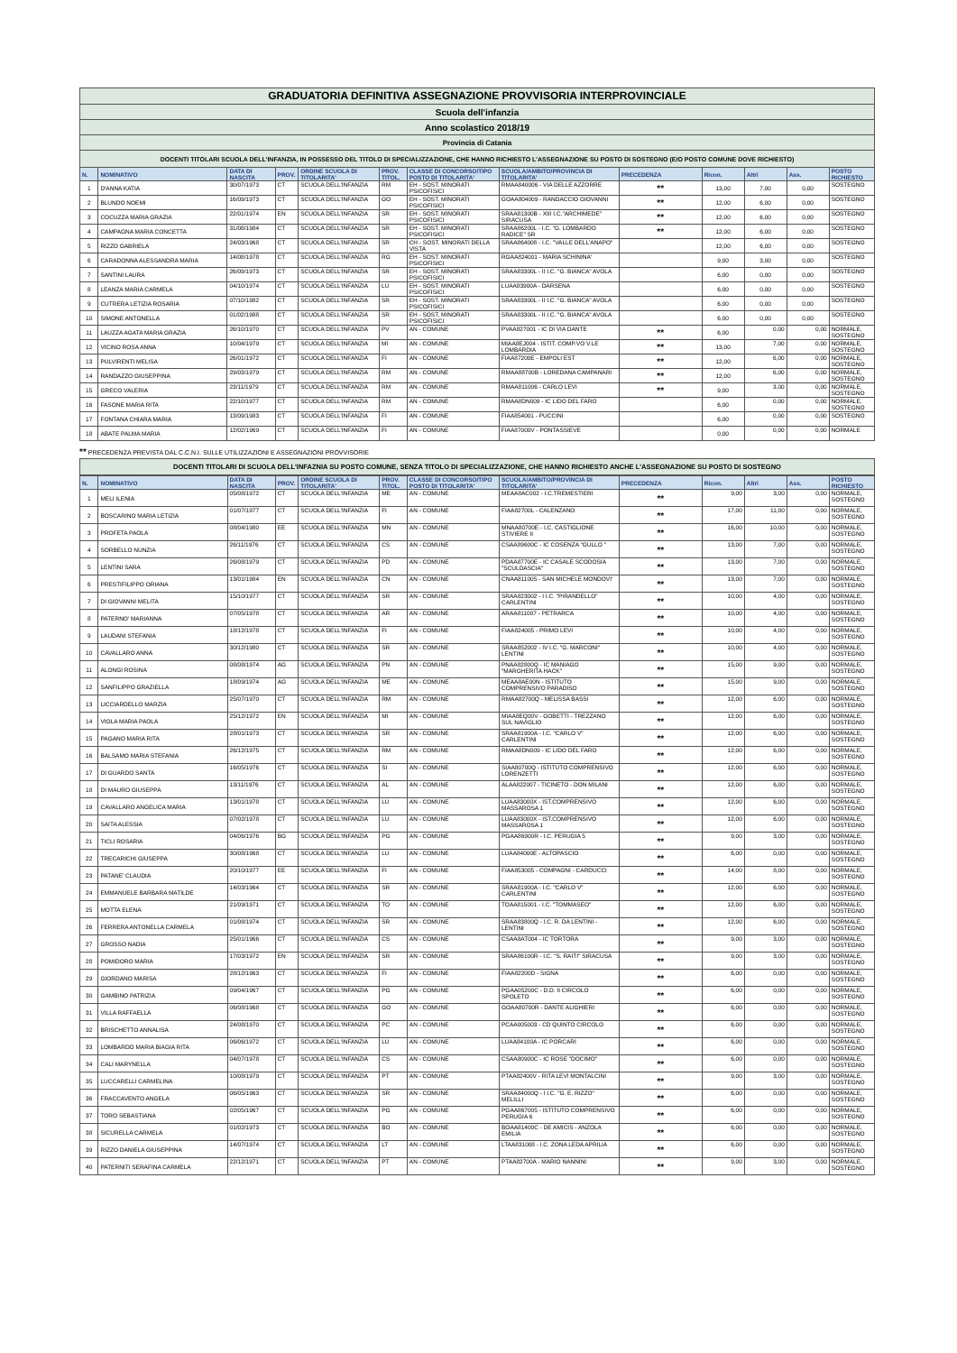| GRADUATORIA DEFINITIVA ASSEGNAZIONE PROVVISORIA INTERPROVINCIALE | | | | | | | | | | | | |
| Scuola dell'infanzia | | | | | | | | | | | | |
| Anno scolastico 2018/19 | | | | | | | | | | | | |
| Provincia di Catania | | | | | | | | | | | | |
| DOCENTI TITOLARI SCUOLA DELL'INFANZIA, IN POSSESSO DEL TITOLO DI SPECIALIZZAZIONE, CHE HANNO RICHIESTO L'ASSEGNAZIONE SU POSTO DI SOSTEGNO (E/O POSTO COMUNE DOVE RICHIESTO) | | | | | | | | | | | | |
| N. | NOMINATIVO | DATA DI NASCITA | PROV. | ORDINE SCUOLA DI TITOLARITA' | PROV. TITOL. | CLASSE DI CONCORSO/TIPO POSTO DI TITOLARITA' | SCUOLA/AMBITO/PROVINCIA DI TITOLARITA' | PRECEDENZA | Ricon. | Altri | Ass. | POSTO RICHIESTO |
| 1 | D'ANNA KATIA | 30/07/1973 | CT | SCUOLA DELL'INFANZIA | RM | EH - SOST. MINORATI PSICOFISICI | RMAA840006 - VIA DELLE AZZORRE | ** | 13,00 | 7,00 | 0,00 | SOSTEGNO |
| 2 | BLUNDO NOEMI | 16/09/1973 | CT | SCUOLA DELL'INFANZIA | GO | EH - SOST. MINORATI PSICOFISICI | GOAA804009 - RANDACCIO GIOVANNI | ** | 12,00 | 6,00 | 0,00 | SOSTEGNO |
| 3 | COCUZZA MARIA GRAZIA | 22/01/1974 | EN | SCUOLA DELL'INFANZIA | SR | EH - SOST. MINORATI PSICOFISICI | SRAA81300B - XIII I.C."ARCHIMEDE" SIRACUSA | ** | 12,00 | 6,00 | 0,00 | SOSTEGNO |
| 4 | CAMPAGNA MARIA CONCETTA | 31/08/1984 | CT | SCUOLA DELL'INFANZIA | SR | EH - SOST. MINORATI PSICOFISICI | SRAA86200L - I.C. "G. LOMBARDO RADICE" SR | ** | 12,00 | 6,00 | 0,00 | SOSTEGNO |
| 5 | RIZZO GABRIELA | 24/03/1968 | CT | SCUOLA DELL'INFANZIA | SR | CH - SOST. MINORATI DELLA VISTA | SRAA864008 - I.C. "VALLE DELL'ANAPO" | | 12,00 | 6,00 | 0,00 | SOSTEGNO |
| 6 | CARADONNA ALESSANDRA MARIA | 14/08/1978 | CT | SCUOLA DELL'INFANZIA | RG | EH - SOST. MINORATI PSICOFISICI | RGAA824001 - MARIA SCHININA' | | 9,00 | 3,00 | 0,00 | SOSTEGNO |
| 7 | SANTINI LAURA | 26/09/1973 | CT | SCUOLA DELL'INFANZIA | SR | EH - SOST. MINORATI PSICOFISICI | SRAA83300L - II I.C. "G. BIANCA" AVOLA | | 6,00 | 0,00 | 0,00 | SOSTEGNO |
| 8 | LEANZA MARIA CARMELA | 04/10/1974 | CT | SCUOLA DELL'INFANZIA | LU | EH - SOST. MINORATI PSICOFISICI | LUAA83900A - DARSENA | | 6,00 | 0,00 | 0,00 | SOSTEGNO |
| 9 | CUTRERA LETIZIA ROSARIA | 07/10/1982 | CT | SCUOLA DELL'INFANZIA | SR | EH - SOST. MINORATI PSICOFISICI | SRAA83300L - II I.C. "G. BIANCA" AVOLA | | 6,00 | 0,00 | 0,00 | SOSTEGNO |
| 10 | SIMONE ANTONELLA | 01/02/1988 | CT | SCUOLA DELL'INFANZIA | SR | EH - SOST. MINORATI PSICOFISICI | SRAA83300L - II I.C. "G. BIANCA" AVOLA | | 6,00 | 0,00 | 0,00 | SOSTEGNO |
| 11 | LAUZZA AGATA MARIA GRAZIA | 26/10/1970 | CT | SCUOLA DELL'INFANZIA | PV | AN - COMUNE | PVAA827001 - IC DI VIA DANTE | ** | 6,00 | 0,00 | 0,00 | NORMALE, SOSTEGNO |
| 12 | VICINO ROSA ANNA | 10/04/1979 | CT | SCUOLA DELL'INFANZIA | MI | AN - COMUNE | MIAA8EJ004 - ISTIT. COMP.VO V.LE LOMBARDIA | ** | 13,00 | 7,00 | 0,00 | NORMALE, SOSTEGNO |
| 13 | PULVIRENTI MELISA | 26/01/1972 | CT | SCUOLA DELL'INFANZIA | FI | AN - COMUNE | FIAA87200E - EMPOLI EST | ** | 12,00 | 6,00 | 0,00 | NORMALE, SOSTEGNO |
| 14 | RANDAZZO GIUSEPPINA | 29/03/1979 | CT | SCUOLA DELL'INFANZIA | RM | AN - COMUNE | RMAA88700B - LOREDANA CAMPANARI | ** | 12,00 | 6,00 | 0,00 | NORMALE, SOSTEGNO |
| 15 | GRECO VALERIA | 23/11/1979 | CT | SCUOLA DELL'INFANZIA | RM | AN - COMUNE | RMAA811006 - CARLO LEVI | ** | 9,00 | 3,00 | 0,00 | NORMALE, SOSTEGNO |
| 16 | FASONE MARIA RITA | 22/10/1977 | CT | SCUOLA DELL'INFANZIA | RM | AN - COMUNE | RMAA8DN009 - IC LIDO DEL FARO | | 6,00 | 0,00 | 0,00 | NORMALE, SOSTEGNO |
| 17 | FONTANA CHIARA MARIA | 13/09/1983 | CT | SCUOLA DELL'INFANZIA | FI | AN - COMUNE | FIAA854001 - PUCCINI | | 6,00 | 0,00 | 0,00 | SOSTEGNO |
| 18 | ABATE PALMA MARIA | 12/02/1969 | CT | SCUOLA DELL'INFANZIA | FI | AN - COMUNE | FIAA87000V - PONTASSIEVE | | 0,00 | 0,00 | 0,00 | NORMALE |
** PRECEDENZA PREVISTA DAL C.C.N.I. SULLE UTILIZZAZIONI E ASSEGNAZIONI PROVVISORIE
DOCENTI TITOLARI DI SCUOLA DELL'INFAZNIA SU POSTO COMUNE, SENZA TITOLO DI SPECIALIZZAZIONE, CHE HANNO RICHIESTO ANCHE L'ASSEGNAZIONE SU POSTO DI SOSTEGNO
| N. | NOMINATIVO | DATA DI NASCITA | PROV. | ORDINE SCUOLA DI TITOLARITA' | PROV. TITOL. | CLASSE DI CONCORSO/TIPO POSTO DI TITOLARITA' | SCUOLA/AMBITO/PROVINCIA DI TITOLARITA' | PRECEDENZA | Ricon. | Altri | Ass. | POSTO RICHIESTO |
| --- | --- | --- | --- | --- | --- | --- | --- | --- | --- | --- | --- | --- |
| 1 | MELI ILENIA | 05/08/1972 | CT | SCUOLA DELL'INFANZIA | ME | AN - COMUNE | MEAA8AC002 - I.C.TREMESTIERI | ** | 9,00 | 3,00 | 0,00 | NORMALE, SOSTEGNO |
| 2 | BOSCARINO MARIA LETIZIA | 01/07/1977 | CT | SCUOLA DELL'INFANZIA | FI | AN - COMUNE | FIAA82700L - CALENZANO | ** | 17,00 | 11,00 | 0,00 | NORMALE, SOSTEGNO |
| 3 | PROFETA PAOLA | 08/04/1980 | EE | SCUOLA DELL'INFANZIA | MN | AN - COMUNE | MNAA80700E - I.C. CASTIGLIONE STIVIERE II | ** | 16,00 | 10,00 | 0,00 | NORMALE, SOSTEGNO |
| 4 | SORBELLO NUNZIA | 26/11/1976 | CT | SCUOLA DELL'INFANZIA | CS | AN - COMUNE | CSAA89600C - IC COSENZA "GULLO " | ** | 13,00 | 7,00 | 0,00 | NORMALE, SOSTEGNO |
| 5 | LENTINI SARA | 26/08/1979 | CT | SCUOLA DELL'INFANZIA | PD | AN - COMUNE | PDAA87700E - IC CASALE SCODOSIA "SCULDASCIA" | ** | 13,00 | 7,00 | 0,00 | NORMALE, SOSTEGNO |
| 6 | PRESTIFILIPPO ORIANA | 13/01/1984 | EN | SCUOLA DELL'INFANZIA | CN | AN - COMUNE | CNAA811005 - SAN MICHELE MONDOVI' | ** | 13,00 | 7,00 | 0,00 | NORMALE, SOSTEGNO |
| 7 | DI GIOVANNI MELITA | 15/10/1977 | CT | SCUOLA DELL'INFANZIA | SR | AN - COMUNE | SRAA823002 - I I.C. "PIRANDELLO" CARLENTINI | ** | 10,00 | 4,00 | 0,00 | NORMALE, SOSTEGNO |
| 8 | PATERNO' MARIANNA | 07/05/1978 | CT | SCUOLA DELL'INFANZIA | AR | AN - COMUNE | ARAA811007 - PETRARCA | ** | 10,00 | 4,00 | 0,00 | NORMALE, SOSTEGNO |
| 9 | LAUDANI STEFANIA | 18/12/1978 | CT | SCUOLA DELL'INFANZIA | FI | AN - COMUNE | FIAA824005 - PRIMO LEVI | ** | 10,00 | 4,00 | 0,00 | NORMALE, SOSTEGNO |
| 10 | CAVALLARO ANNA | 30/12/1980 | CT | SCUOLA DELL'INFANZIA | SR | AN - COMUNE | SRAA852002 - IV I.C. "G. MARCONI" LENTINI | ** | 10,00 | 4,00 | 0,00 | NORMALE, SOSTEGNO |
| 11 | ALONGI ROSINA | 08/08/1974 | AG | SCUOLA DELL'INFANZIA | PN | AN - COMUNE | PNAA82800Q - IC MANIAGO "MARGHERITA HACK" | ** | 15,00 | 9,00 | 0,00 | NORMALE, SOSTEGNO |
| 12 | SANFILIPPO GRAZIELLA | 18/09/1974 | AG | SCUOLA DELL'INFANZIA | ME | AN - COMUNE | MEAA8AE00N - ISTITUTO COMPRENSIVO PARADISO | ** | 15,00 | 9,00 | 0,00 | NORMALE, SOSTEGNO |
| 13 | LICCIARDELLO MARZIA | 25/07/1970 | CT | SCUOLA DELL'INFANZIA | RM | AN - COMUNE | RMAA82700Q - MELISSA BASSI | ** | 12,00 | 6,00 | 0,00 | NORMALE, SOSTEGNO |
| 14 | VIOLA MARIA PAOLA | 25/12/1972 | EN | SCUOLA DELL'INFANZIA | MI | AN - COMUNE | MIAA8EQ00V - GOBETTI - TREZZANO SUL NAVIGLIO | ** | 12,00 | 6,00 | 0,00 | NORMALE, SOSTEGNO |
| 15 | PAGANO MARIA RITA | 28/01/1973 | CT | SCUOLA DELL'INFANZIA | SR | AN - COMUNE | SRAA81900A - I.C. "CARLO V" CARLENTINI | ** | 12,00 | 6,00 | 0,00 | NORMALE, SOSTEGNO |
| 16 | BALSAMO MARIA STEFANIA | 26/12/1975 | CT | SCUOLA DELL'INFANZIA | RM | AN - COMUNE | RMAA8DN009 - IC LIDO DEL FARO | ** | 12,00 | 6,00 | 0,00 | NORMALE, SOSTEGNO |
| 17 | DI GUARDO SANTA | 16/05/1976 | CT | SCUOLA DELL'INFANZIA | SI | AN - COMUNE | SIAA80700Q - ISTITUTO COMPRENSIVO LORENZETTI | ** | 12,00 | 6,00 | 0,00 | NORMALE, SOSTEGNO |
| 18 | DI MAURO GIUSEPPA | 13/11/1976 | CT | SCUOLA DELL'INFANZIA | AL | AN - COMUNE | ALAA822007 - TICINETO - DON MILANI | ** | 12,00 | 6,00 | 0,00 | NORMALE, SOSTEGNO |
| 19 | CAVALLARO ANGELICA MARIA | 13/01/1978 | CT | SCUOLA DELL'INFANZIA | LU | AN - COMUNE | LUAA83000X - IST.COMPRENSIVO MASSAROSA 1 | ** | 12,00 | 6,00 | 0,00 | NORMALE, SOSTEGNO |
| 20 | SAITA ALESSIA | 07/02/1978 | CT | SCUOLA DELL'INFANZIA | LU | AN - COMUNE | LUAA83000X - IST.COMPRENSIVO MASSAROSA 1 | ** | 12,00 | 6,00 | 0,00 | NORMALE, SOSTEGNO |
| 21 | TICLI ROSARIA | 04/06/1976 | BG | SCUOLA DELL'INFANZIA | PG | AN - COMUNE | PGAA86900R - I.C. PERUGIA 5 | ** | 9,00 | 3,00 | 0,00 | NORMALE, SOSTEGNO |
| 22 | TRECARICHI GIUSEPPA | 30/08/1968 | CT | SCUOLA DELL'INFANZIA | LU | AN - COMUNE | LUAA84000E - ALTOPASCIO | ** | 6,00 | 0,00 | 0,00 | NORMALE, SOSTEGNO |
| 23 | PATANE' CLAUDIA | 20/10/1977 | EE | SCUOLA DELL'INFANZIA | FI | AN - COMUNE | FIAA853005 - COMPAGNI - CARDUCCI | ** | 14,00 | 8,00 | 0,00 | NORMALE, SOSTEGNO |
| 24 | EMMANUELE BARBARA MATILDE | 14/03/1964 | CT | SCUOLA DELL'INFANZIA | SR | AN - COMUNE | SRAA81900A - I.C. "CARLO V" CARLENTINI | ** | 12,00 | 6,00 | 0,00 | NORMALE, SOSTEGNO |
| 25 | MOTTA ELENA | 21/09/1971 | CT | SCUOLA DELL'INFANZIA | TO | AN - COMUNE | TOAA815001 - I.C. "TOMMASEO" | ** | 12,00 | 6,00 | 0,00 | NORMALE, SOSTEGNO |
| 26 | FERRERA ANTONELLA CARMELA | 01/08/1974 | CT | SCUOLA DELL'INFANZIA | SR | AN - COMUNE | SRAA83800Q - I.C. R. DA LENTINI - LENTINI | ** | 12,00 | 6,00 | 0,00 | NORMALE, SOSTEGNO |
| 27 | GROSSO NADIA | 25/01/1966 | CT | SCUOLA DELL'INFANZIA | CS | AN - COMUNE | CSAA8AT004 - IC TORTORA | ** | 9,00 | 3,00 | 0,00 | NORMALE, SOSTEGNO |
| 28 | POMIDORO MARIA | 17/03/1972 | EN | SCUOLA DELL'INFANZIA | SR | AN - COMUNE | SRAA86100R - I.C. "S. RAITI" SIRACUSA | ** | 9,00 | 3,00 | 0,00 | NORMALE, SOSTEGNO |
| 29 | GIORDANO MARISA | 28/12/1963 | CT | SCUOLA DELL'INFANZIA | FI | AN - COMUNE | FIAA82200D - SIGNA | ** | 6,00 | 0,00 | 0,00 | NORMALE, SOSTEGNO |
| 30 | GAMBINO PATRIZIA | 09/04/1967 | CT | SCUOLA DELL'INFANZIA | PG | AN - COMUNE | PGAA05200C - D.D. II CIRCOLO SPOLETO | ** | 6,00 | 0,00 | 0,00 | NORMALE, SOSTEGNO |
| 31 | VILLA RAFFAELLA | 06/08/1968 | CT | SCUOLA DELL'INFANZIA | GO | AN - COMUNE | GOAA80700R - DANTE ALIGHIERI | ** | 6,00 | 0,00 | 0,00 | NORMALE, SOSTEGNO |
| 32 | BRISCHETTO ANNALISA | 24/08/1970 | CT | SCUOLA DELL'INFANZIA | PC | AN - COMUNE | PCAA005003 - CD QUINTO CIRCOLO | ** | 6,00 | 0,00 | 0,00 | NORMALE, SOSTEGNO |
| 33 | LOMBARDO MARIA BIAGIA RITA | 06/06/1972 | CT | SCUOLA DELL'INFANZIA | LU | AN - COMUNE | LUAA84100A - IC PORCARI | ** | 6,00 | 0,00 | 0,00 | NORMALE, SOSTEGNO |
| 34 | CALI MARYNELLA | 04/07/1978 | CT | SCUOLA DELL'INFANZIA | CS | AN - COMUNE | CSAA80900C - IC ROSE "DOCIMO" | ** | 6,00 | 0,00 | 0,00 | NORMALE, SOSTEGNO |
| 35 | LUCCARELLI CARMELINA | 10/08/1979 | CT | SCUOLA DELL'INFANZIA | PT | AN - COMUNE | PTAA82400V - RITA LEVI MONTALCINI | ** | 9,00 | 3,00 | 0,00 | NORMALE, SOSTEGNO |
| 36 | FRACCAVENTO ANGELA | 06/05/1963 | CT | SCUOLA DELL'INFANZIA | SR | AN - COMUNE | SRAA84000Q - I I.C. "G. E. RIZZO" MELILLI | ** | 6,00 | 0,00 | 0,00 | NORMALE, SOSTEGNO |
| 37 | TORO SEBASTIANA | 02/05/1967 | CT | SCUOLA DELL'INFANZIA | PG | AN - COMUNE | PGAA867005 - ISTITUTO COMPRENSIVO PERUGIA 6 | ** | 6,00 | 0,00 | 0,00 | NORMALE, SOSTEGNO |
| 38 | SICURELLA CARMELA | 01/02/1973 | CT | SCUOLA DELL'INFANZIA | BO | AN - COMUNE | BOAA81400C - DE AMICIS - ANZOLA EMILIA | ** | 6,00 | 0,00 | 0,00 | NORMALE, SOSTEGNO |
| 39 | RIZZO DANIELA GIUSEPPINA | 14/07/1974 | CT | SCUOLA DELL'INFANZIA | LT | AN - COMUNE | LTAA831008 - I.C. ZONA LEDA APRILIA | ** | 6,00 | 0,00 | 0,00 | NORMALE, SOSTEGNO |
| 40 | PATERNITI SERAFINA CARMELA | 22/12/1971 | CT | SCUOLA DELL'INFANZIA | PT | AN - COMUNE | PTAA82700A - MARIO NANNINI | ** | 9,00 | 3,00 | 0,00 | NORMALE, SOSTEGNO |